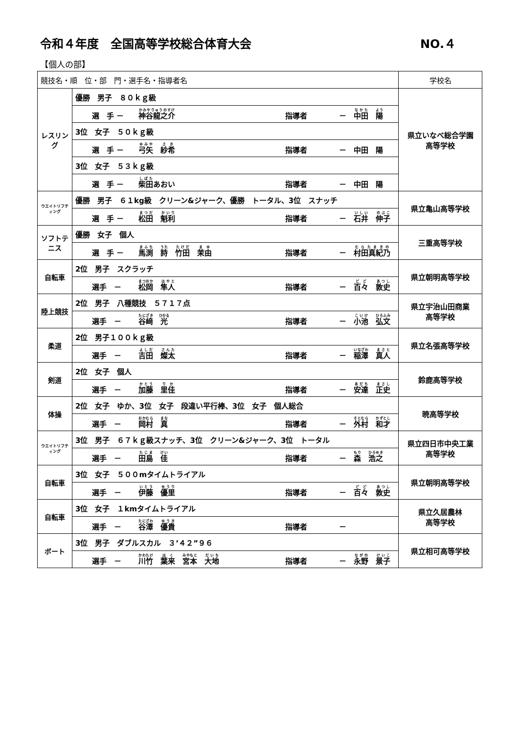令和４年度　全国高等学校総合体育大会 NO.４
【個人の部】
| 競技名・順 位・部 門・選手名・指導者名 | | 学校名 |
| --- | --- | --- |
| レスリング | 優勝 男子 ８０ｋｇ級 | 県立いなべ総合学園 高等学校 |
| | 選 手 － 神谷龍之介 指導者 － 中田 陽 | |
| | 3位 女子 ５０ｋｇ級 | |
| | 選 手 － 弓矢 紗希 指導者 － 中田 陽 | |
| | 3位 女子 ５３ｋｇ級 | |
| | 選 手 － 柴田 あおい 指導者 － 中田 陽 | |
| ウエイトリフティング | 優勝 男子 ６１kg級 クリーン&ジャーク、優勝 トータル、3位 スナッチ | 県立亀山高等学校 |
| | 選 手 － 松田 魁利 指導者 － 石井 伸子 | |
| ソフトテニス | 優勝 女子 個人 | 三重高等学校 |
| | 選 手 － 馬渕 詩 竹田 茉由 指導者 － 村田真紀乃 | |
| 自転車 | 2位 男子 スクラッチ | 県立朝明高等学校 |
| | 選手 － 松岡 隼人 指導者 － 百々 敦史 | |
| 陸上競技 | 2位 男子 八種競技 ５７１７点 | 県立宇治山田商業 高等学校 |
| | 選手 － 谷﨑 光 指導者 － 小池 弘文 | |
| 柔道 | 2位 男子１００ｋｇ級 | 県立名張高等学校 |
| | 選手 － 吉田 燦太 指導者 － 稲澤 真人 | |
| 剣道 | 2位 女子 個人 | 鈴鹿高等学校 |
| | 選手 － 加藤 里佳 指導者 － 安達 正史 | |
| 体操 | 2位 女子 ゆか、3位 女子 段違い平行棒、3位 女子 個人総合 | 暁高等学校 |
| | 選手 － 岡村 真 指導者 － 外村 和才 | |
| ウエイトリフティング | 3位 男子 ６７ｋｇ級スナッチ、3位 クリーン&ジャーク、3位 トータル | 県立四日市中央工業 高等学校 |
| | 選手 － 田島 佳 指導者 － 森 浩之 | |
| 自転車 | 3位 女子 ５００mタイムトライアル | 県立朝明高等学校 |
| | 選手 － 伊藤 優里 指導者 － 百々 敦史 | |
| 自転車 | 3位 女子 １kmタイムトライアル | 県立久居農林 高等学校 |
| | 選手 － 谷澤 優貴 指導者 － | |
| ボート | 3位 男子 ダブルスカル ３’４２”９６ | 県立相可高等学校 |
| | 選手 － 川竹 葉来 宮本 大地 指導者 － 永野 景子 | |